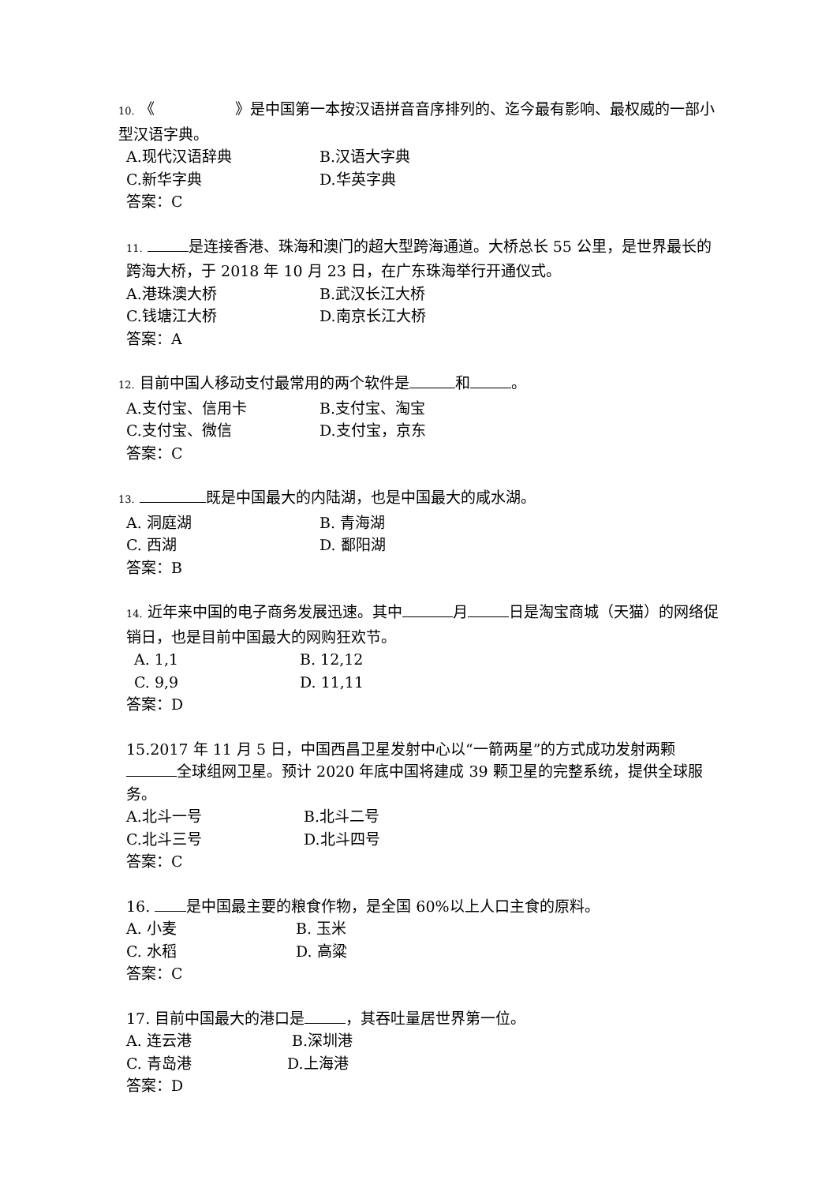10. 《 》是中国第一本按汉语拼音音序排列的、迄今最有影响、最权威的一部小型汉语字典。
A.现代汉语辞典 B.汉语大字典
C.新华字典 D.华英字典
答案：C
11. 是连接香港、珠海和澳门的超大型跨海通道。大桥总长 55 公里，是世界最长的跨海大桥，于 2018 年 10 月 23 日，在广东珠海举行开通仪式。
A.港珠澳大桥 B.武汉长江大桥
C.钱塘江大桥 D.南京长江大桥
答案：A
12. 目前中国人移动支付最常用的两个软件是 和 。
A.支付宝、信用卡 B.支付宝、淘宝
C.支付宝、微信 D.支付宝，京东
答案：C
13. 既是中国最大的内陆湖，也是中国最大的咸水湖。
A. 洞庭湖 B. 青海湖
C. 西湖 D. 鄱阳湖
答案：B
14. 近年来中国的电子商务发展迅速。其中 月 日是淘宝商城（天猫）的网络促销日，也是目前中国最大的网购狂欢节。
A. 1,1 B. 12,12
C. 9,9 D. 11,11
答案：D
15.2017 年 11 月 5 日，中国西昌卫星发射中心以“一箭两星”的方式成功发射两颗 全球组网卫星。预计 2020 年底中国将建成 39 颗卫星的完整系统，提供全球服务。
A.北斗一号 B.北斗二号
C.北斗三号 D.北斗四号
答案：C
16. 是中国最主要的粮食作物，是全国 60%以上人口主食的原料。
A. 小麦 B. 玉米
C. 水稻 D. 高粱
答案：C
17. 目前中国最大的港口是 ，其吞吐量居世界第一位。
A. 连云港 B.深圳港
C. 青岛港 D.上海港
答案：D